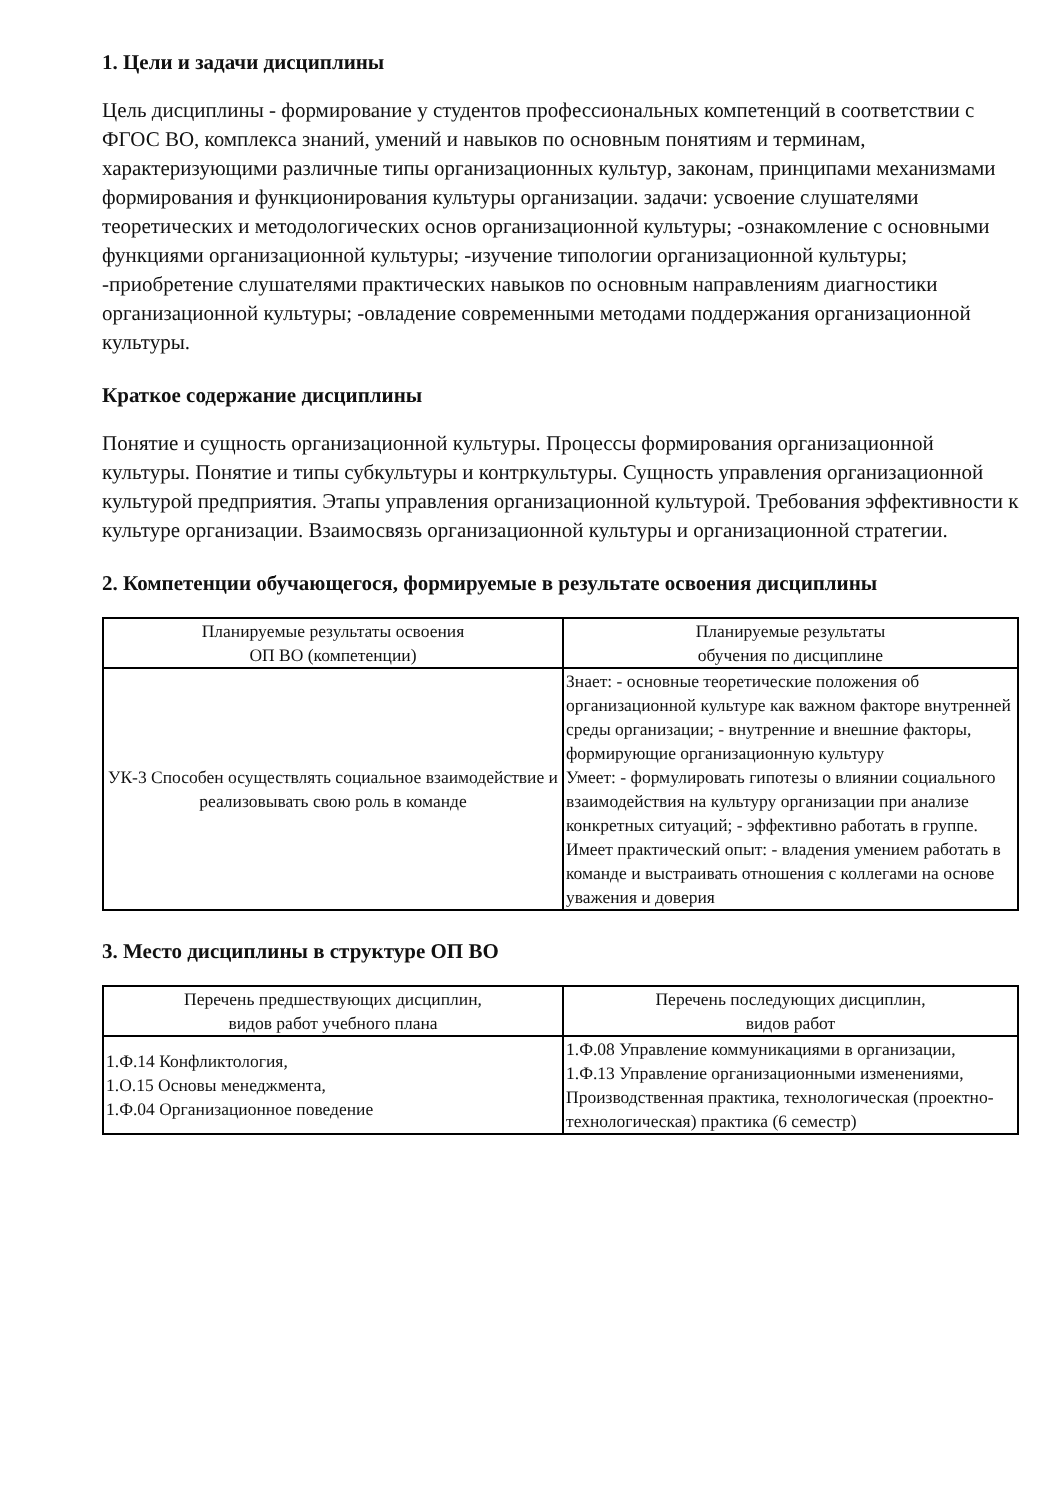1. Цели и задачи дисциплины
Цель дисциплины - формирование у студентов профессиональных компетенций в соответствии с ФГОС ВО, комплекса знаний, умений и навыков по основным понятиям и терминам, характеризующими различные типы организационных культур, законам, принципами механизмами формирования и функционирования культуры организации. задачи: усвоение слушателями теоретических и методологических основ организационной культуры; -ознакомление с основными функциями организационной культуры; -изучение типологии организационной культуры; -приобретение слушателями практических навыков по основным направлениям диагностики организационной культуры; -овладение современными методами поддержания организационной культуры.
Краткое содержание дисциплины
Понятие и сущность организационной культуры. Процессы формирования организационной культуры. Понятие и типы субкультуры и контркультуры. Сущность управления организационной культурой предприятия. Этапы управления организационной культурой. Требования эффективности к культуре организации. Взаимосвязь организационной культуры и организационной стратегии.
2. Компетенции обучающегося, формируемые в результате освоения дисциплины
| Планируемые результаты освоения ОП ВО (компетенции) | Планируемые результаты обучения по дисциплине |
| --- | --- |
| УК-3 Способен осуществлять социальное взаимодействие и реализовывать свою роль в команде | Знает: - основные теоретические положения об организационной культуре как важном факторе внутренней среды организации; - внутренние и внешние факторы, формирующие организационную культуру Умеет: - формулировать гипотезы о влиянии социального взаимодействия на культуру организации при анализе конкретных ситуаций; - эффективно работать в группе. Имеет практический опыт: - владения умением работать в команде и выстраивать отношения с коллегами на основе уважения и доверия |
3. Место дисциплины в структуре ОП ВО
| Перечень предшествующих дисциплин, видов работ учебного плана | Перечень последующих дисциплин, видов работ |
| --- | --- |
| 1.Ф.14 Конфликтология, 1.О.15 Основы менеджмента, 1.Ф.04 Организационное поведение | 1.Ф.08 Управление коммуникациями в организации, 1.Ф.13 Управление организационными изменениями, Производственная практика, технологическая (проектно-технологическая) практика (6 семестр) |